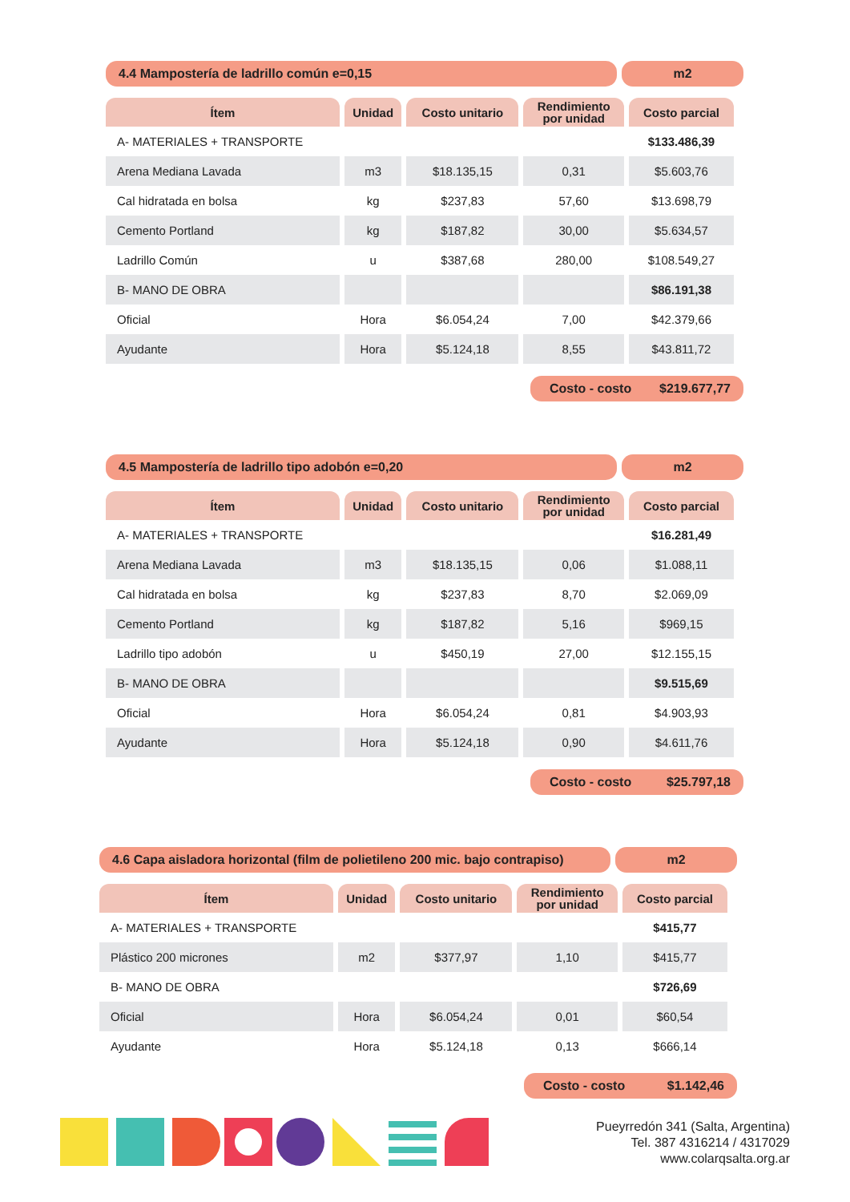4.4 Mampostería de ladrillo común e=0,15
m2
| Ítem | Unidad | Costo unitario | Rendimiento por unidad | Costo parcial |
| --- | --- | --- | --- | --- |
| A- MATERIALES + TRANSPORTE | | | | $133.486,39 |
| Arena Mediana Lavada | m3 | $18.135,15 | 0,31 | $5.603,76 |
| Cal hidratada en bolsa | kg | $237,83 | 57,60 | $13.698,79 |
| Cemento Portland | kg | $187,82 | 30,00 | $5.634,57 |
| Ladrillo Común | u | $387,68 | 280,00 | $108.549,27 |
| B- MANO DE OBRA | | | | $86.191,38 |
| Oficial | Hora | $6.054,24 | 7,00 | $42.379,66 |
| Ayudante | Hora | $5.124,18 | 8,55 | $43.811,72 |
Costo - costo $219.677,77
4.5 Mampostería de ladrillo tipo adobón e=0,20
m2
| Ítem | Unidad | Costo unitario | Rendimiento por unidad | Costo parcial |
| --- | --- | --- | --- | --- |
| A- MATERIALES + TRANSPORTE | | | | $16.281,49 |
| Arena Mediana Lavada | m3 | $18.135,15 | 0,06 | $1.088,11 |
| Cal hidratada en bolsa | kg | $237,83 | 8,70 | $2.069,09 |
| Cemento Portland | kg | $187,82 | 5,16 | $969,15 |
| Ladrillo tipo adobón | u | $450,19 | 27,00 | $12.155,15 |
| B- MANO DE OBRA | | | | $9.515,69 |
| Oficial | Hora | $6.054,24 | 0,81 | $4.903,93 |
| Ayudante | Hora | $5.124,18 | 0,90 | $4.611,76 |
Costo - costo $25.797,18
4.6 Capa aisladora horizontal (film de polietileno 200 mic. bajo contrapiso)
m2
| Ítem | Unidad | Costo unitario | Rendimiento por unidad | Costo parcial |
| --- | --- | --- | --- | --- |
| A- MATERIALES + TRANSPORTE | | | | $415,77 |
| Plástico 200 micrones | m2 | $377,97 | 1,10 | $415,77 |
| B- MANO DE OBRA | | | | $726,69 |
| Oficial | Hora | $6.054,24 | 0,01 | $60,54 |
| Ayudante | Hora | $5.124,18 | 0,13 | $666,14 |
Costo - costo $1.142,46
Pueyrredón 341 (Salta, Argentina)
Tel. 387 4316214 / 4317029
www.colarqsalta.org.ar